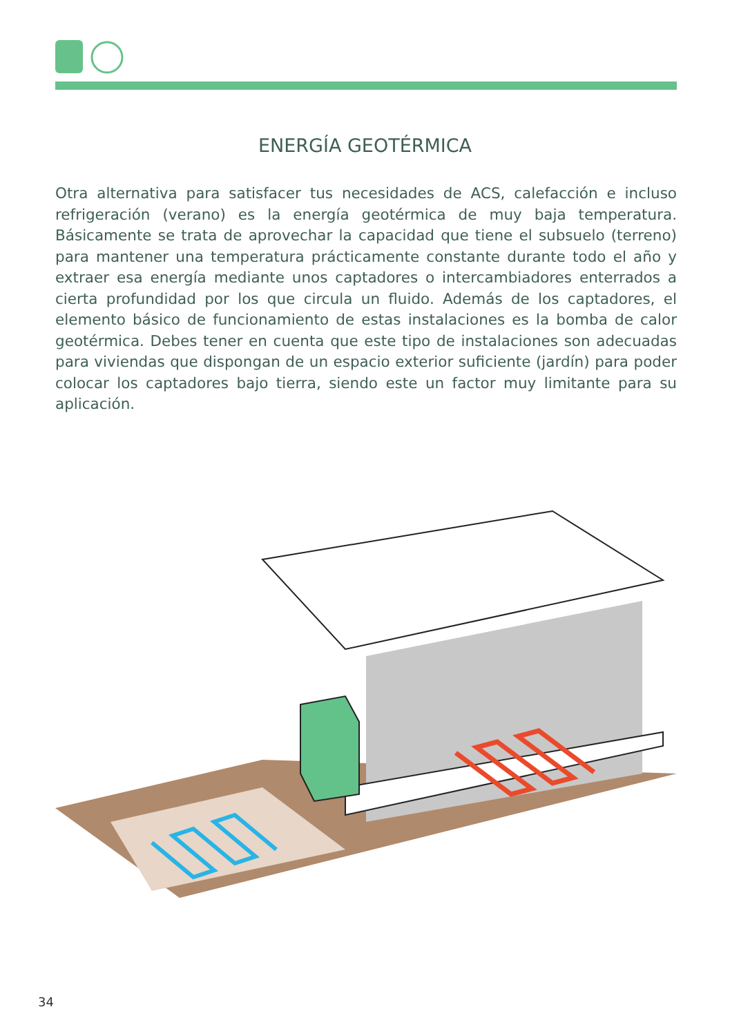ENERGÍA GEOTÉRMICA
Otra alternativa para satisfacer tus necesidades de ACS, calefacción e incluso refrigeración (verano) es la energía geotérmica de muy baja temperatura. Básicamente se trata de aprovechar la capacidad que tiene el subsuelo (terreno) para mantener una temperatura prácticamente constante durante todo el año y extraer esa energía mediante unos captadores o intercambiadores enterrados a cierta profundidad por los que circula un fluido. Además de los captadores, el elemento básico de funcionamiento de estas instalaciones es la bomba de calor geotérmica. Debes tener en cuenta que este tipo de instalaciones son adecuadas para viviendas que dispongan de un espacio exterior suficiente (jardín) para poder colocar los captadores bajo tierra, siendo este un factor muy limitante para su aplicación.
34